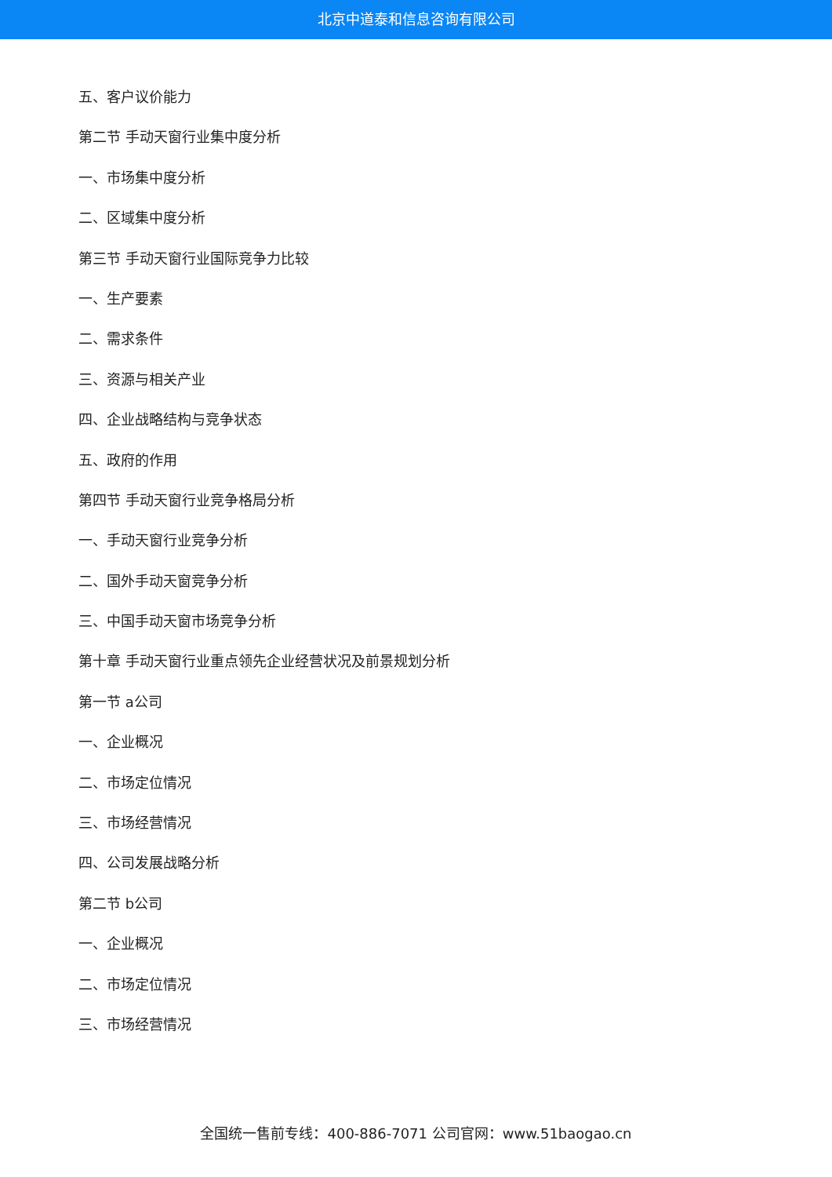北京中道泰和信息咨询有限公司
五、客户议价能力
第二节 手动天窗行业集中度分析
一、市场集中度分析
二、区域集中度分析
第三节 手动天窗行业国际竞争力比较
一、生产要素
二、需求条件
三、资源与相关产业
四、企业战略结构与竞争状态
五、政府的作用
第四节 手动天窗行业竞争格局分析
一、手动天窗行业竞争分析
二、国外手动天窗竞争分析
三、中国手动天窗市场竞争分析
第十章 手动天窗行业重点领先企业经营状况及前景规划分析
第一节 a公司
一、企业概况
二、市场定位情况
三、市场经营情况
四、公司发展战略分析
第二节 b公司
一、企业概况
二、市场定位情况
三、市场经营情况
全国统一售前专线：400-886-7071 公司官网：www.51baogao.cn